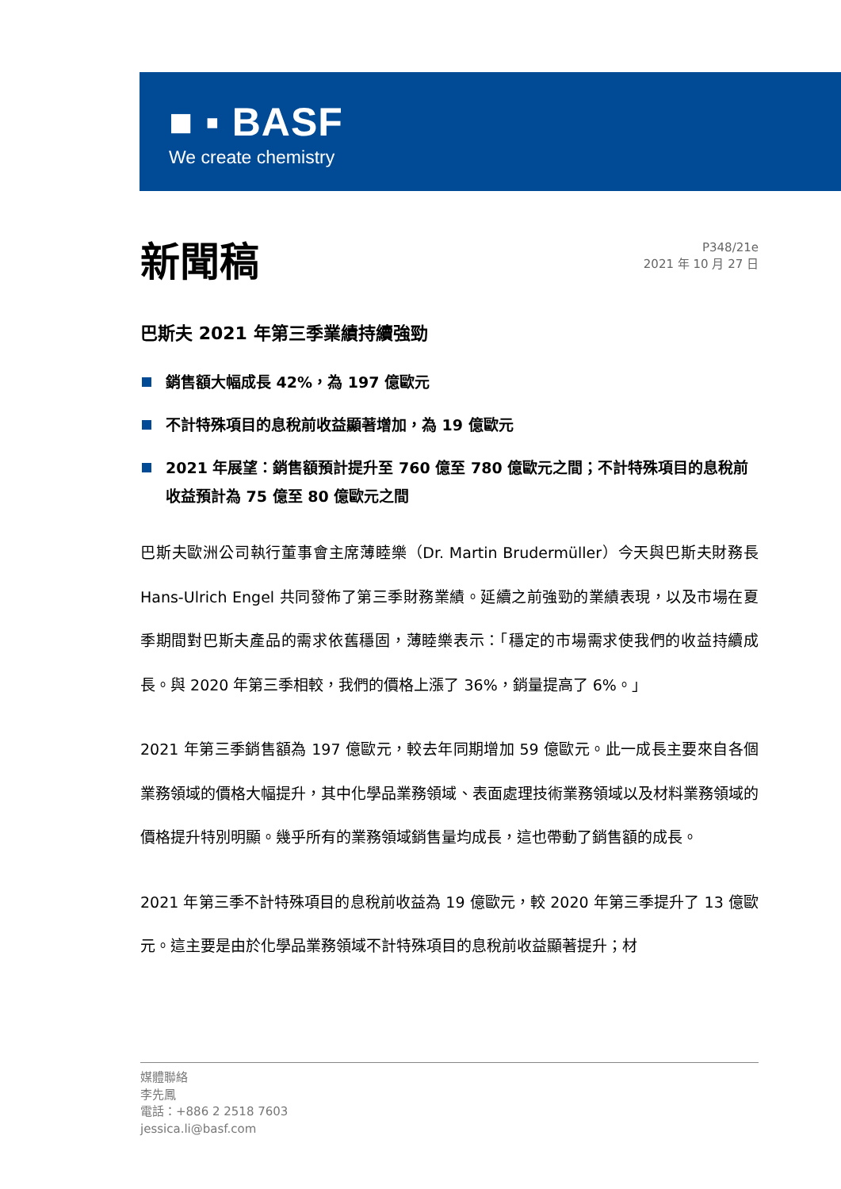■ ▪ BASF
We create chemistry
新聞稿
P348/21e
2021 年 10 月 27 日
巴斯夫 2021 年第三季業績持續強勁
銷售額大幅成長 42%，為 197 億歐元
不計特殊項目的息稅前收益顯著增加，為 19 億歐元
2021 年展望：銷售額預計提升至 760 億至 780 億歐元之間；不計特殊項目的息稅前收益預計為 75 億至 80 億歐元之間
巴斯夫歐洲公司執行董事會主席薄睦樂（Dr. Martin Brudermüller）今天與巴斯夫財務長 Hans-Ulrich Engel 共同發佈了第三季財務業績。延續之前強勁的業績表現，以及市場在夏季期間對巴斯夫產品的需求依舊穩固，薄睦樂表示：「穩定的市場需求使我們的收益持續成長。與 2020 年第三季相較，我們的價格上漲了 36%，銷量提高了 6%。」
2021 年第三季銷售額為 197 億歐元，較去年同期增加 59 億歐元。此一成長主要來自各個業務領域的價格大幅提升，其中化學品業務領域、表面處理技術業務領域以及材料業務領域的價格提升特別明顯。幾乎所有的業務領域銷售量均成長，這也帶動了銷售額的成長。
2021 年第三季不計特殊項目的息稅前收益為 19 億歐元，較 2020 年第三季提升了 13 億歐元。這主要是由於化學品業務領域不計特殊項目的息稅前收益顯著提升；材
媒體聯絡
李先鳳
電話：+886 2 2518 7603
jessica.li@basf.com